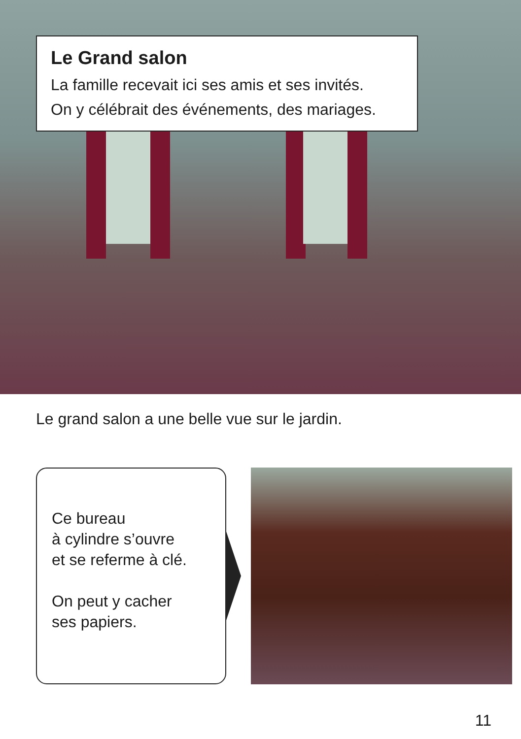Le Grand salon
La famille recevait ici ses amis et ses invités.
On y célébrait des événements, des mariages.
Le grand salon a une belle vue sur le jardin.
Ce bureau
à cylindre s’ouvre
et se referme à clé.
On peut y cacher
ses papiers.
11